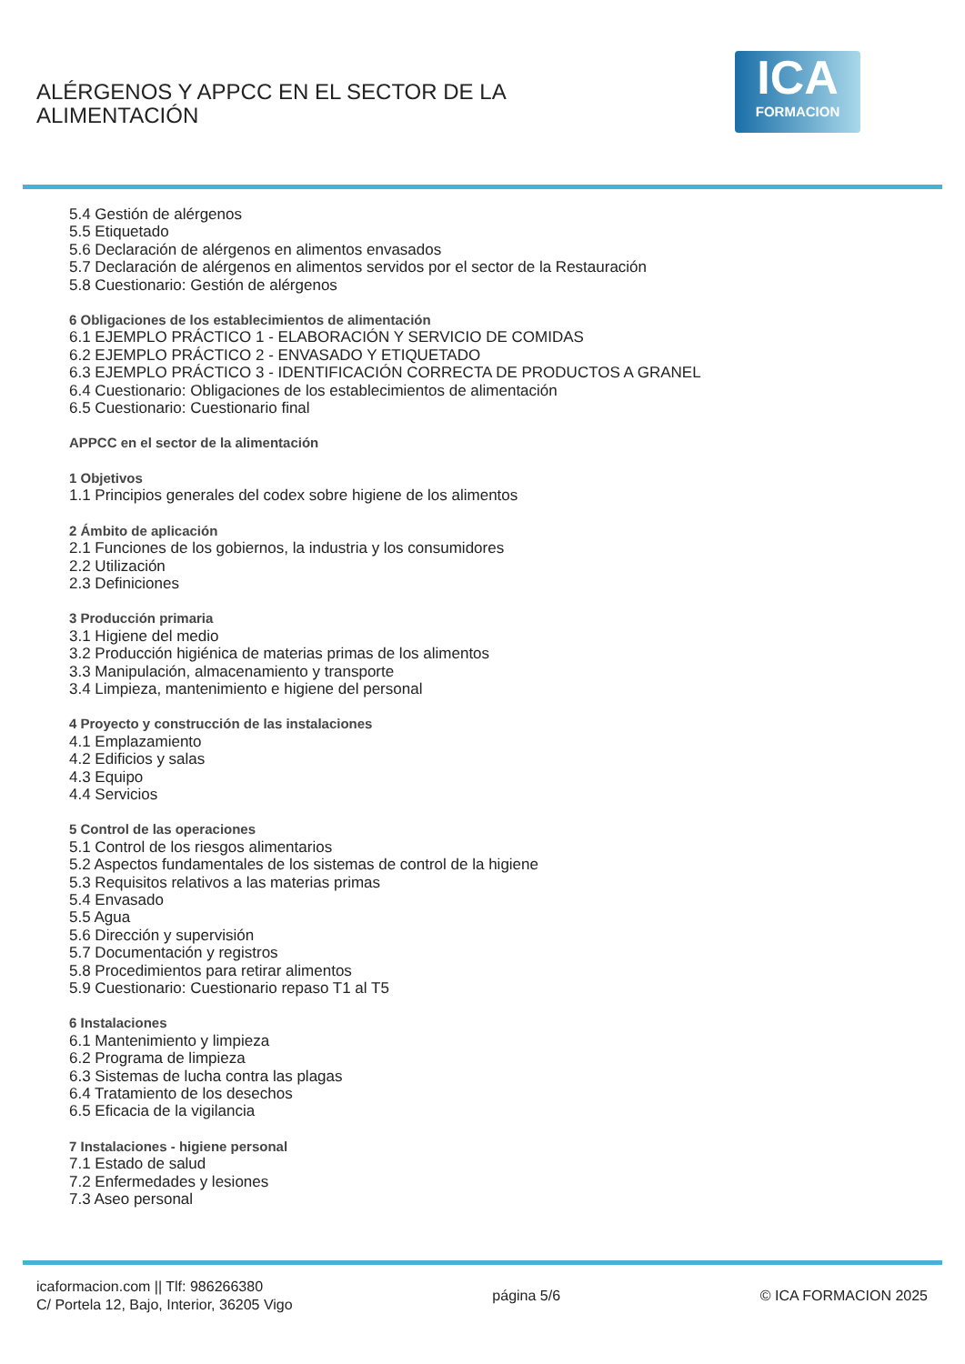ALÉRGENOS Y APPCC EN EL SECTOR DE LA ALIMENTACIÓN
ICA
FORMACION
5.4 Gestión de alérgenos
5.5 Etiquetado
5.6 Declaración de alérgenos en alimentos envasados
5.7 Declaración de alérgenos en alimentos servidos por el sector de la Restauración
5.8 Cuestionario: Gestión de alérgenos
6 Obligaciones de los establecimientos de alimentación
6.1 EJEMPLO PRÁCTICO 1 - ELABORACIÓN Y SERVICIO DE COMIDAS
6.2 EJEMPLO PRÁCTICO 2 - ENVASADO Y ETIQUETADO
6.3 EJEMPLO PRÁCTICO 3 - IDENTIFICACIÓN CORRECTA DE PRODUCTOS A GRANEL
6.4 Cuestionario: Obligaciones de los establecimientos de alimentación
6.5 Cuestionario: Cuestionario final
APPCC en el sector de la alimentación
1 Objetivos
1.1 Principios generales del codex sobre higiene de los alimentos
2 Ámbito de aplicación
2.1 Funciones de los gobiernos, la industria y los consumidores
2.2 Utilización
2.3 Definiciones
3 Producción primaria
3.1 Higiene del medio
3.2 Producción higiénica de materias primas de los alimentos
3.3 Manipulación, almacenamiento y transporte
3.4 Limpieza, mantenimiento e higiene del personal
4 Proyecto y construcción de las instalaciones
4.1 Emplazamiento
4.2 Edificios y salas
4.3 Equipo
4.4 Servicios
5 Control de las operaciones
5.1 Control de los riesgos alimentarios
5.2 Aspectos fundamentales de los sistemas de control de la higiene
5.3 Requisitos relativos a las materias primas
5.4 Envasado
5.5 Agua
5.6 Dirección y supervisión
5.7 Documentación y registros
5.8 Procedimientos para retirar alimentos
5.9 Cuestionario: Cuestionario repaso T1 al T5
6 Instalaciones
6.1 Mantenimiento y limpieza
6.2 Programa de limpieza
6.3 Sistemas de lucha contra las plagas
6.4 Tratamiento de los desechos
6.5 Eficacia de la vigilancia
7 Instalaciones - higiene personal
7.1 Estado de salud
7.2 Enfermedades y lesiones
7.3 Aseo personal
icaformacion.com || Tlf: 986266380
C/ Portela 12, Bajo, Interior, 36205 Vigo
página 5/6 © ICA FORMACION 2025